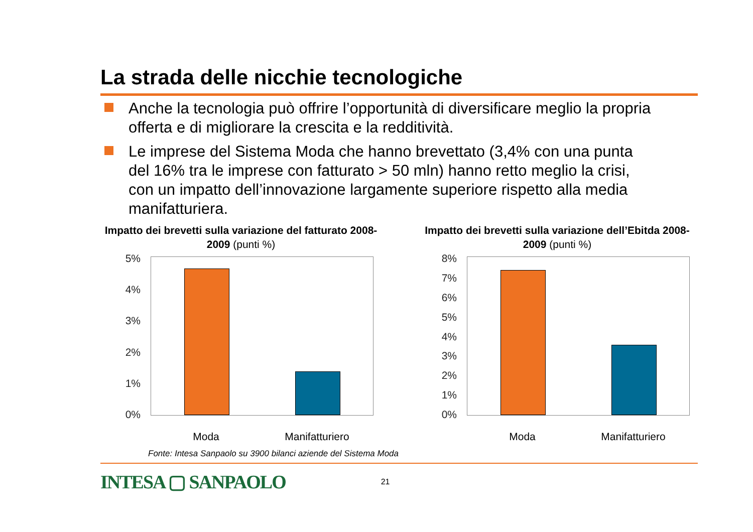La strada delle nicchie tecnologiche
Anche la tecnologia può offrire l’opportunità di diversificare meglio la propria offerta e di migliorare la crescita e la redditività.
Le imprese del Sistema Moda che hanno brevettato (3,4% con una punta del 16% tra le imprese con fatturato > 50 mln) hanno retto meglio la crisi, con un impatto dell’innovazione largamente superiore rispetto alla media manifatturiera.
Impatto dei brevetti sulla variazione del fatturato 2008-2009 (punti %)
5%
4%
3%
2%
1%
0%
Moda Manifatturiero
Impatto dei brevetti sulla variazione dell’Ebitda 2008-2009 (punti %)
8%
7%
6%
5%
4%
3%
2%
1%
0%
Moda Manifatturiero
Fonte: Intesa Sanpaolo su 3900 bilanci aziende del Sistema Moda
INTESA ▢ SANPAOLO
21